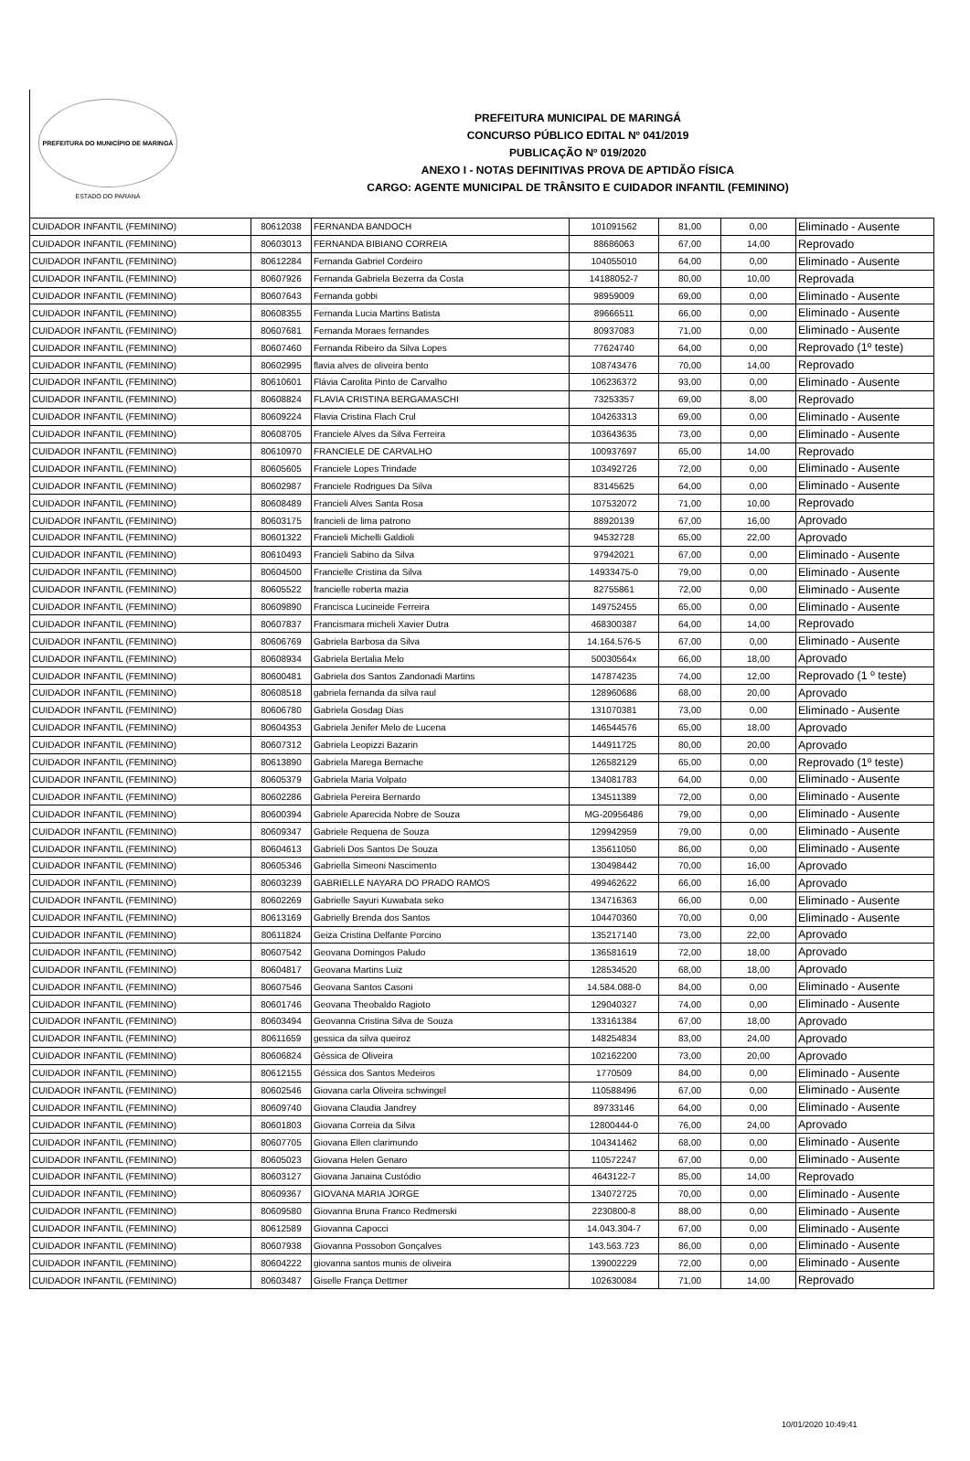PREFEITURA DO MUNICÍPIO DE MARINGÁ
ESTADO DO PARANÁ
PREFEITURA MUNICIPAL DE MARINGÁ
CONCURSO PÚBLICO EDITAL Nº 041/2019
PUBLICAÇÃO Nº 019/2020
ANEXO I - NOTAS DEFINITIVAS PROVA DE APTIDÃO FÍSICA
CARGO: AGENTE MUNICIPAL DE TRÂNSITO E CUIDADOR INFANTIL (FEMININO)
| CUIDADOR INFANTIL (FEMININO) | 80612038 | FERNANDA BANDOCH | 101091562 | 81,00 | 0,00 | Eliminado - Ausente |
| CUIDADOR INFANTIL (FEMININO) | 80603013 | FERNANDA BIBIANO CORREIA | 88686063 | 67,00 | 14,00 | Reprovado |
| CUIDADOR INFANTIL (FEMININO) | 80612284 | Fernanda Gabriel Cordeiro | 104055010 | 64,00 | 0,00 | Eliminado - Ausente |
| CUIDADOR INFANTIL (FEMININO) | 80607926 | Fernanda Gabriela Bezerra da Costa | 14188052-7 | 80,00 | 10,00 | Reprovada |
| CUIDADOR INFANTIL (FEMININO) | 80607643 | Fernanda gobbi | 98959009 | 69,00 | 0,00 | Eliminado - Ausente |
| CUIDADOR INFANTIL (FEMININO) | 80608355 | Fernanda Lucia Martins Batista | 89666511 | 66,00 | 0,00 | Eliminado - Ausente |
| CUIDADOR INFANTIL (FEMININO) | 80607681 | Fernanda Moraes fernandes | 80937083 | 71,00 | 0,00 | Eliminado - Ausente |
| CUIDADOR INFANTIL (FEMININO) | 80607460 | Fernanda Ribeiro da Silva Lopes | 77624740 | 64,00 | 0,00 | Reprovado (1º teste) |
| CUIDADOR INFANTIL (FEMININO) | 80602995 | flavia alves de oliveira bento | 108743476 | 70,00 | 14,00 | Reprovado |
| CUIDADOR INFANTIL (FEMININO) | 80610601 | Flávia Carolita Pinto de Carvalho | 106236372 | 93,00 | 0,00 | Eliminado - Ausente |
| CUIDADOR INFANTIL (FEMININO) | 80608824 | FLAVIA CRISTINA BERGAMASCHI | 73253357 | 69,00 | 8,00 | Reprovado |
| CUIDADOR INFANTIL (FEMININO) | 80609224 | Flavia Cristina Flach Crul | 104263313 | 69,00 | 0,00 | Eliminado - Ausente |
| CUIDADOR INFANTIL (FEMININO) | 80608705 | Franciele Alves da Silva Ferreira | 103643635 | 73,00 | 0,00 | Eliminado - Ausente |
| CUIDADOR INFANTIL (FEMININO) | 80610970 | FRANCIELE DE CARVALHO | 100937697 | 65,00 | 14,00 | Reprovado |
| CUIDADOR INFANTIL (FEMININO) | 80605605 | Franciele Lopes Trindade | 103492726 | 72,00 | 0,00 | Eliminado - Ausente |
| CUIDADOR INFANTIL (FEMININO) | 80602987 | Franciele Rodrigues Da Silva | 83145625 | 64,00 | 0,00 | Eliminado - Ausente |
| CUIDADOR INFANTIL (FEMININO) | 80608489 | Francieli Alves Santa Rosa | 107532072 | 71,00 | 10,00 | Reprovado |
| CUIDADOR INFANTIL (FEMININO) | 80603175 | francieli de lima patrono | 88920139 | 67,00 | 16,00 | Aprovado |
| CUIDADOR INFANTIL (FEMININO) | 80601322 | Francieli Michelli Galdioli | 94532728 | 65,00 | 22,00 | Aprovado |
| CUIDADOR INFANTIL (FEMININO) | 80610493 | Francieli Sabino da Silva | 97942021 | 67,00 | 0,00 | Eliminado - Ausente |
| CUIDADOR INFANTIL (FEMININO) | 80604500 | Francielle Cristina da Silva | 14933475-0 | 79,00 | 0,00 | Eliminado - Ausente |
| CUIDADOR INFANTIL (FEMININO) | 80605522 | francielle roberta mazia | 82755861 | 72,00 | 0,00 | Eliminado - Ausente |
| CUIDADOR INFANTIL (FEMININO) | 80609890 | Francisca Lucineide Ferreira | 149752455 | 65,00 | 0,00 | Eliminado - Ausente |
| CUIDADOR INFANTIL (FEMININO) | 80607837 | Francismara micheli Xavier Dutra | 468300387 | 64,00 | 14,00 | Reprovado |
| CUIDADOR INFANTIL (FEMININO) | 80606769 | Gabriela Barbosa da Silva | 14.164.576-5 | 67,00 | 0,00 | Eliminado - Ausente |
| CUIDADOR INFANTIL (FEMININO) | 80608934 | Gabriela Bertalia Melo | 50030564x | 66,00 | 18,00 | Aprovado |
| CUIDADOR INFANTIL (FEMININO) | 80600481 | Gabriela dos Santos Zandonadi Martins | 147874235 | 74,00 | 12,00 | Reprovado (1 º teste) |
| CUIDADOR INFANTIL (FEMININO) | 80608518 | gabriela fernanda da silva raul | 128960686 | 68,00 | 20,00 | Aprovado |
| CUIDADOR INFANTIL (FEMININO) | 80606780 | Gabriela Gosdag Dias | 131070381 | 73,00 | 0,00 | Eliminado - Ausente |
| CUIDADOR INFANTIL (FEMININO) | 80604353 | Gabriela Jenifer Melo de Lucena | 146544576 | 65,00 | 18,00 | Aprovado |
| CUIDADOR INFANTIL (FEMININO) | 80607312 | Gabriela Leopizzi Bazarin | 144911725 | 80,00 | 20,00 | Aprovado |
| CUIDADOR INFANTIL (FEMININO) | 80613890 | Gabriela Marega Bernache | 126582129 | 65,00 | 0,00 | Reprovado (1º teste) |
| CUIDADOR INFANTIL (FEMININO) | 80605379 | Gabriela Maria Volpato | 134081783 | 64,00 | 0,00 | Eliminado - Ausente |
| CUIDADOR INFANTIL (FEMININO) | 80602286 | Gabriela Pereira Bernardo | 134511389 | 72,00 | 0,00 | Eliminado - Ausente |
| CUIDADOR INFANTIL (FEMININO) | 80600394 | Gabriele Aparecida Nobre de Souza | MG-20956486 | 79,00 | 0,00 | Eliminado - Ausente |
| CUIDADOR INFANTIL (FEMININO) | 80609347 | Gabriele Requena de Souza | 129942959 | 79,00 | 0,00 | Eliminado - Ausente |
| CUIDADOR INFANTIL (FEMININO) | 80604613 | Gabrieli Dos Santos De Souza | 135611050 | 86,00 | 0,00 | Eliminado - Ausente |
| CUIDADOR INFANTIL (FEMININO) | 80605346 | Gabriella Simeoni Nascimento | 130498442 | 70,00 | 16,00 | Aprovado |
| CUIDADOR INFANTIL (FEMININO) | 80603239 | GABRIELLE NAYARA DO PRADO RAMOS | 499462622 | 66,00 | 16,00 | Aprovado |
| CUIDADOR INFANTIL (FEMININO) | 80602269 | Gabrielle Sayuri Kuwabata seko | 134716363 | 66,00 | 0,00 | Eliminado - Ausente |
| CUIDADOR INFANTIL (FEMININO) | 80613169 | Gabrielly Brenda dos Santos | 104470360 | 70,00 | 0,00 | Eliminado - Ausente |
| CUIDADOR INFANTIL (FEMININO) | 80611824 | Geiza Cristina Delfante Porcino | 135217140 | 73,00 | 22,00 | Aprovado |
| CUIDADOR INFANTIL (FEMININO) | 80607542 | Geovana Domingos Paludo | 136581619 | 72,00 | 18,00 | Aprovado |
| CUIDADOR INFANTIL (FEMININO) | 80604817 | Geovana Martins Luiz | 128534520 | 68,00 | 18,00 | Aprovado |
| CUIDADOR INFANTIL (FEMININO) | 80607546 | Geovana Santos Casoni | 14.584.088-0 | 84,00 | 0,00 | Eliminado - Ausente |
| CUIDADOR INFANTIL (FEMININO) | 80601746 | Geovana Theobaldo Ragioto | 129040327 | 74,00 | 0,00 | Eliminado - Ausente |
| CUIDADOR INFANTIL (FEMININO) | 80603494 | Geovanna Cristina Silva de Souza | 133161384 | 67,00 | 18,00 | Aprovado |
| CUIDADOR INFANTIL (FEMININO) | 80611659 | gessica da silva queiroz | 148254834 | 83,00 | 24,00 | Aprovado |
| CUIDADOR INFANTIL (FEMININO) | 80606824 | Géssica de Oliveira | 102162200 | 73,00 | 20,00 | Aprovado |
| CUIDADOR INFANTIL (FEMININO) | 80612155 | Géssica dos Santos Medeiros | 1770509 | 84,00 | 0,00 | Eliminado - Ausente |
| CUIDADOR INFANTIL (FEMININO) | 80602546 | Giovana carla Oliveira schwingel | 110588496 | 67,00 | 0,00 | Eliminado - Ausente |
| CUIDADOR INFANTIL (FEMININO) | 80609740 | Giovana Claudia Jandrey | 89733146 | 64,00 | 0,00 | Eliminado - Ausente |
| CUIDADOR INFANTIL (FEMININO) | 80601803 | Giovana Correia da Silva | 12800444-0 | 76,00 | 24,00 | Aprovado |
| CUIDADOR INFANTIL (FEMININO) | 80607705 | Giovana Ellen clarimundo | 104341462 | 68,00 | 0,00 | Eliminado - Ausente |
| CUIDADOR INFANTIL (FEMININO) | 80605023 | Giovana Helen Genaro | 110572247 | 67,00 | 0,00 | Eliminado - Ausente |
| CUIDADOR INFANTIL (FEMININO) | 80603127 | Giovana Janaina Custódio | 4643122-7 | 85,00 | 14,00 | Reprovado |
| CUIDADOR INFANTIL (FEMININO) | 80609367 | GIOVANA MARIA JORGE | 134072725 | 70,00 | 0,00 | Eliminado - Ausente |
| CUIDADOR INFANTIL (FEMININO) | 80609580 | Giovanna Bruna Franco Redmerski | 2230800-8 | 88,00 | 0,00 | Eliminado - Ausente |
| CUIDADOR INFANTIL (FEMININO) | 80612589 | Giovanna Capocci | 14.043.304-7 | 67,00 | 0,00 | Eliminado - Ausente |
| CUIDADOR INFANTIL (FEMININO) | 80607938 | Giovanna Possobon Gonçalves | 143.563.723 | 86,00 | 0,00 | Eliminado - Ausente |
| CUIDADOR INFANTIL (FEMININO) | 80604222 | giovanna santos munis de oliveira | 139002229 | 72,00 | 0,00 | Eliminado - Ausente |
| CUIDADOR INFANTIL (FEMININO) | 80603487 | Giselle França Dettmer | 102630084 | 71,00 | 14,00 | Reprovado |
10/01/2020 10:49:41